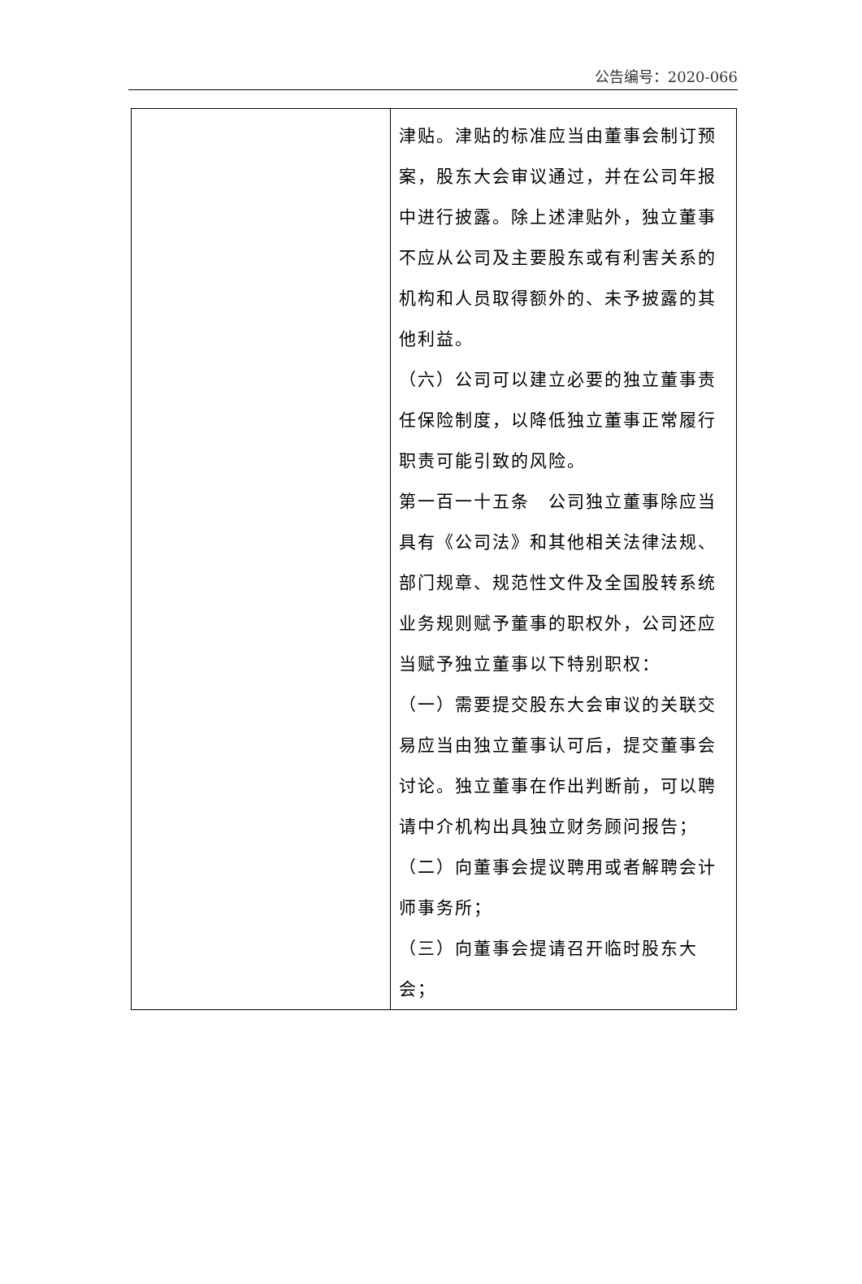公告编号：2020-066
| | 津贴。津贴的标准应当由董事会制订预案，股东大会审议通过，并在公司年报中进行披露。除上述津贴外，独立董事不应从公司及主要股东或有利害关系的机构和人员取得额外的、未予披露的其他利益。 （六）公司可以建立必要的独立董事责任保险制度，以降低独立董事正常履行职责可能引致的风险。 第一百一十五条 公司独立董事除应当具有《公司法》和其他相关法律法规、部门规章、规范性文件及全国股转系统业务规则赋予董事的职权外，公司还应当赋予独立董事以下特别职权： （一）需要提交股东大会审议的关联交易应当由独立董事认可后，提交董事会讨论。独立董事在作出判断前，可以聘请中介机构出具独立财务顾问报告； （二）向董事会提议聘用或者解聘会计师事务所； （三）向董事会提请召开临时股东大会； |